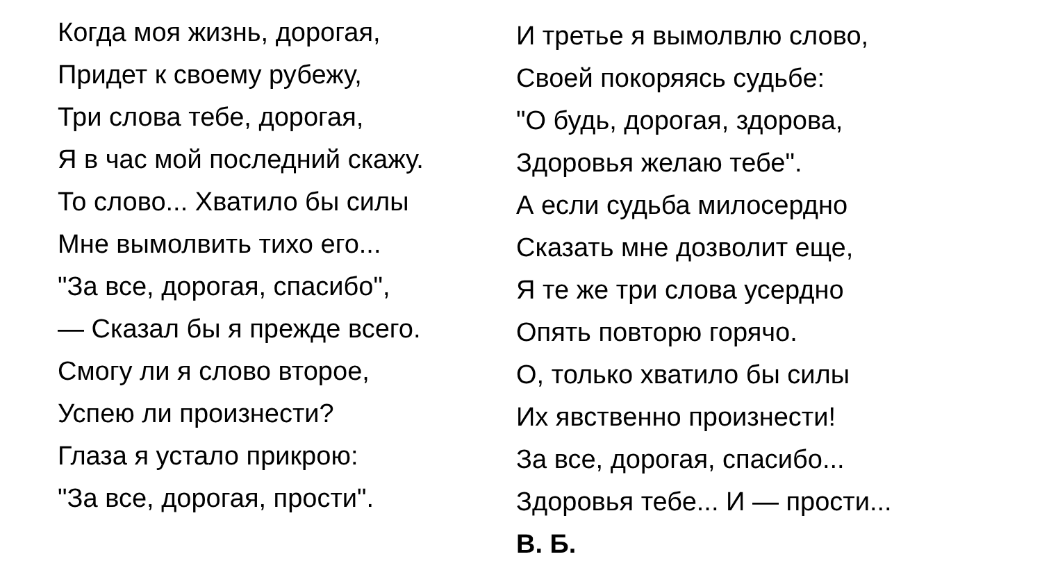Когда моя жизнь, дорогая,
Придет к своему рубежу,
Три слова тебе, дорогая,
Я в час мой последний скажу.
То слово... Хватило бы силы
Мне вымолвить тихо его...
"За все, дорогая, спасибо",
— Сказал бы я прежде всего.
Смогу ли я слово второе,
Успею ли произнести?
Глаза я устало прикрою:
"За все, дорогая, прости".
И третье я вымолвлю слово,
Своей покоряясь судьбе:
"О будь, дорогая, здорова,
Здоровья желаю тебе".
А если судьба милосердно
Сказать мне дозволит еще,
Я те же три слова усердно
Опять повторю горячо.
О, только хватило бы силы
Их явственно произнести!
За все, дорогая, спасибо...
Здоровья тебе... И — прости...
В. Б.